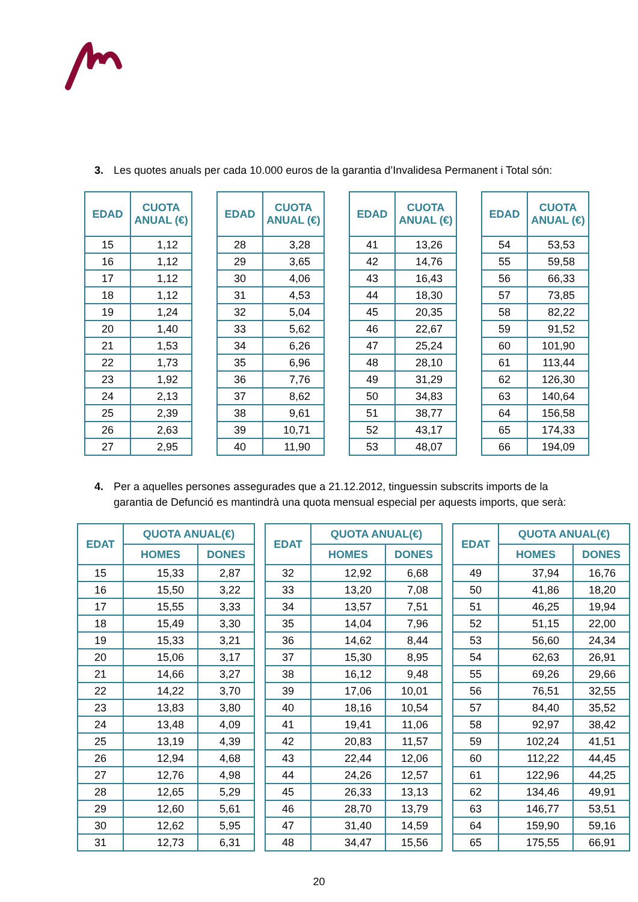3. Les quotes anuals per cada 10.000 euros de la garantia d’Invalidesa Permanent i Total són:
| EDAD | CUOTA ANUAL (€) |
| --- | --- |
| 15 | 1,12 |
| 16 | 1,12 |
| 17 | 1,12 |
| 18 | 1,12 |
| 19 | 1,24 |
| 20 | 1,40 |
| 21 | 1,53 |
| 22 | 1,73 |
| 23 | 1,92 |
| 24 | 2,13 |
| 25 | 2,39 |
| 26 | 2,63 |
| 27 | 2,95 |
| EDAD | CUOTA ANUAL (€) |
| --- | --- |
| 28 | 3,28 |
| 29 | 3,65 |
| 30 | 4,06 |
| 31 | 4,53 |
| 32 | 5,04 |
| 33 | 5,62 |
| 34 | 6,26 |
| 35 | 6,96 |
| 36 | 7,76 |
| 37 | 8,62 |
| 38 | 9,61 |
| 39 | 10,71 |
| 40 | 11,90 |
| EDAD | CUOTA ANUAL (€) |
| --- | --- |
| 41 | 13,26 |
| 42 | 14,76 |
| 43 | 16,43 |
| 44 | 18,30 |
| 45 | 20,35 |
| 46 | 22,67 |
| 47 | 25,24 |
| 48 | 28,10 |
| 49 | 31,29 |
| 50 | 34,83 |
| 51 | 38,77 |
| 52 | 43,17 |
| 53 | 48,07 |
| EDAD | CUOTA ANUAL (€) |
| --- | --- |
| 54 | 53,53 |
| 55 | 59,58 |
| 56 | 66,33 |
| 57 | 73,85 |
| 58 | 82,22 |
| 59 | 91,52 |
| 60 | 101,90 |
| 61 | 113,44 |
| 62 | 126,30 |
| 63 | 140,64 |
| 64 | 156,58 |
| 65 | 174,33 |
| 66 | 194,09 |
4. Per a aquelles persones assegurades que a 21.12.2012, tinguessin subscrits imports de la garantia de Defunció es mantindrà una quota mensual especial per aquests imports, que serà:
| EDAT | QUOTA ANUAL(€) | |
| --- | --- | --- |
| | HOMES | DONES |
| 15 | 15,33 | 2,87 |
| 16 | 15,50 | 3,22 |
| 17 | 15,55 | 3,33 |
| 18 | 15,49 | 3,30 |
| 19 | 15,33 | 3,21 |
| 20 | 15,06 | 3,17 |
| 21 | 14,66 | 3,27 |
| 22 | 14,22 | 3,70 |
| 23 | 13,83 | 3,80 |
| 24 | 13,48 | 4,09 |
| 25 | 13,19 | 4,39 |
| 26 | 12,94 | 4,68 |
| 27 | 12,76 | 4,98 |
| 28 | 12,65 | 5,29 |
| 29 | 12,60 | 5,61 |
| 30 | 12,62 | 5,95 |
| 31 | 12,73 | 6,31 |
| EDAT | QUOTA ANUAL(€) | |
| --- | --- | --- |
| | HOMES | DONES |
| 32 | 12,92 | 6,68 |
| 33 | 13,20 | 7,08 |
| 34 | 13,57 | 7,51 |
| 35 | 14,04 | 7,96 |
| 36 | 14,62 | 8,44 |
| 37 | 15,30 | 8,95 |
| 38 | 16,12 | 9,48 |
| 39 | 17,06 | 10,01 |
| 40 | 18,16 | 10,54 |
| 41 | 19,41 | 11,06 |
| 42 | 20,83 | 11,57 |
| 43 | 22,44 | 12,06 |
| 44 | 24,26 | 12,57 |
| 45 | 26,33 | 13,13 |
| 46 | 28,70 | 13,79 |
| 47 | 31,40 | 14,59 |
| 48 | 34,47 | 15,56 |
| EDAT | QUOTA ANUAL(€) | |
| --- | --- | --- |
| | HOMES | DONES |
| 49 | 37,94 | 16,76 |
| 50 | 41,86 | 18,20 |
| 51 | 46,25 | 19,94 |
| 52 | 51,15 | 22,00 |
| 53 | 56,60 | 24,34 |
| 54 | 62,63 | 26,91 |
| 55 | 69,26 | 29,66 |
| 56 | 76,51 | 32,55 |
| 57 | 84,40 | 35,52 |
| 58 | 92,97 | 38,42 |
| 59 | 102,24 | 41,51 |
| 60 | 112,22 | 44,45 |
| 61 | 122,96 | 44,25 |
| 62 | 134,46 | 49,91 |
| 63 | 146,77 | 53,51 |
| 64 | 159,90 | 59,16 |
| 65 | 175,55 | 66,91 |
20